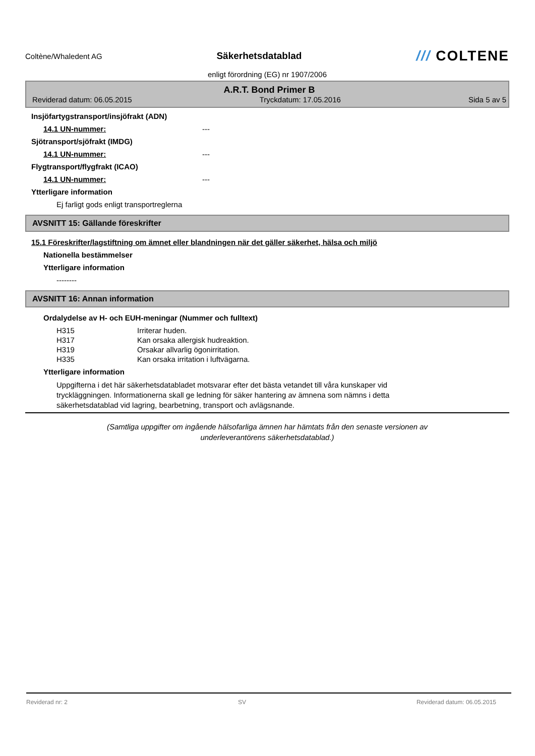Coltène/Whaledent AG
Säkerhetsdatablad
/// COLTENE
enligt förordning (EG) nr 1907/2006
A.R.T. Bond Primer B
Reviderad datum: 06.05.2015 Tryckdatum: 17.05.2016 Sida 5 av 5
Insjöfartygstransport/insjöfrakt (ADN)
14.1 UN-nummer: ---
Sjötransport/sjöfrakt (IMDG)
14.1 UN-nummer: ---
Flygtransport/flygfrakt (ICAO)
14.1 UN-nummer: ---
Ytterligare information
Ej farligt gods enligt transportreglerna
AVSNITT 15: Gällande föreskrifter
15.1 Föreskrifter/lagstiftning om ämnet eller blandningen när det gäller säkerhet, hälsa och miljö
Nationella bestämmelser
Ytterligare information
--------
AVSNITT 16: Annan information
Ordalydelse av H- och EUH-meningar (Nummer och fulltext)
H315 Irriterar huden.
H317 Kan orsaka allergisk hudreaktion.
H319 Orsakar allvarlig ögonirritation.
H335 Kan orsaka irritation i luftvägarna.
Ytterligare information
Uppgifterna i det här säkerhetsdatabladet motsvarar efter det bästa vetandet till våra kunskaper vid tryckläggningen. Informationerna skall ge ledning för säker hantering av ämnena som nämns i detta säkerhetsdatablad vid lagring, bearbetning, transport och avlägsnande.
(Samtliga uppgifter om ingående hälsofarliga ämnen har hämtats från den senaste versionen av
underleverantörens säkerhetsdatablad.)
Reviderad nr: 2 SV Reviderad datum: 06.05.2015